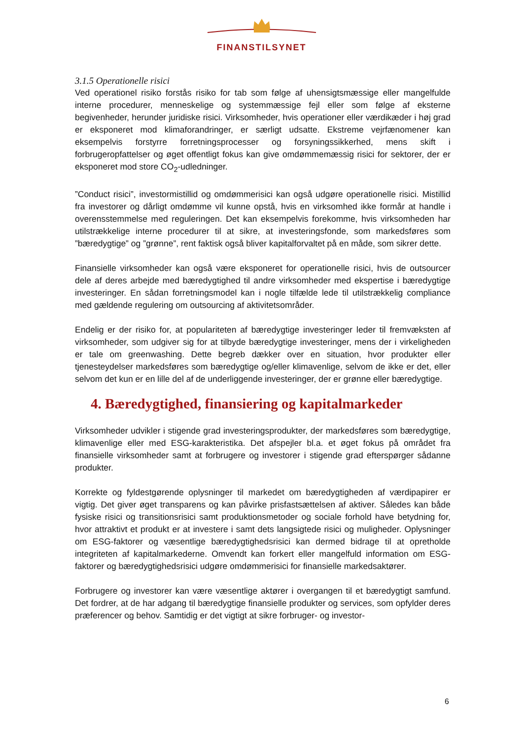FINANSTILSYNET
3.1.5 Operationelle risici
Ved operationel risiko forstås risiko for tab som følge af uhensigtsmæssige eller mangelfulde interne procedurer, menneskelige og systemmæssige fejl eller som følge af eksterne begivenheder, herunder juridiske risici. Virksomheder, hvis operationer eller værdikæder i høj grad er eksponeret mod klimaforandringer, er særligt udsatte. Ekstreme vejrfænomener kan eksempelvis forstyrre forretningsprocesser og forsyningssikkerhed, mens skift i forbrugeropfattelser og øget offentligt fokus kan give omdømmemæssig risici for sektorer, der er eksponeret mod store CO<sub>2</sub>-udledninger.
”Conduct risici”, investormistillid og omdømmerisici kan også udgøre operationelle risici. Mistillid fra investorer og dårligt omdømme vil kunne opstå, hvis en virksomhed ikke formår at handle i overensstemmelse med reguleringen. Det kan eksempelvis forekomme, hvis virksomheden har utilstrækkelige interne procedurer til at sikre, at investeringsfonde, som markedsføres som ”bæredygtige” og ”grønne”, rent faktisk også bliver kapitalforvaltet på en måde, som sikrer dette.
Finansielle virksomheder kan også være eksponeret for operationelle risici, hvis de outsourcer dele af deres arbejde med bæredygtighed til andre virksomheder med ekspertise i bæredygtige investeringer. En sådan forretningsmodel kan i nogle tilfælde lede til utilstrækkelig compliance med gældende regulering om outsourcing af aktivitetsområder.
Endelig er der risiko for, at populariteten af bæredygtige investeringer leder til fremvæksten af virksomheder, som udgiver sig for at tilbyde bæredygtige investeringer, mens der i virkeligheden er tale om greenwashing. Dette begreb dækker over en situation, hvor produkter eller tjenesteydelser markedsføres som bæredygtige og/eller klimavenlige, selvom de ikke er det, eller selvom det kun er en lille del af de underliggende investeringer, der er grønne eller bæredygtige.
4. Bæredygtighed, finansiering og kapitalmarkeder
Virksomheder udvikler i stigende grad investeringsprodukter, der markedsføres som bæredygtige, klimavenlige eller med ESG-karakteristika. Det afspejler bl.a. et øget fokus på området fra finansielle virksomheder samt at forbrugere og investorer i stigende grad efterspørger sådanne produkter.
Korrekte og fyldestgørende oplysninger til markedet om bæredygtigheden af værdipapirer er vigtig. Det giver øget transparens og kan påvirke prisfastsættelsen af aktiver. Således kan både fysiske risici og transitionsrisici samt produktionsmetoder og sociale forhold have betydning for, hvor attraktivt et produkt er at investere i samt dets langsigtede risici og muligheder. Oplysninger om ESG-faktorer og væsentlige bæredygtighedsrisici kan dermed bidrage til at opretholde integriteten af kapitalmarkederne. Omvendt kan forkert eller mangelfuld information om ESG-faktorer og bæredygtighedsrisici udgøre omdømmerisici for finansielle markedsaktører.
Forbrugere og investorer kan være væsentlige aktører i overgangen til et bæredygtigt samfund. Det fordrer, at de har adgang til bæredygtige finansielle produkter og services, som opfylder deres præferencer og behov. Samtidig er det vigtigt at sikre forbruger- og investor-
6